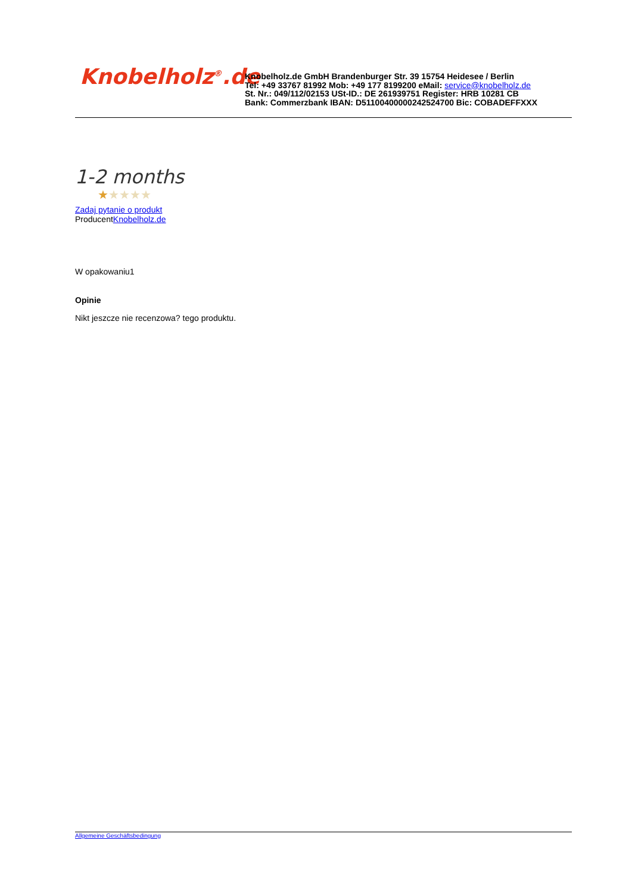Knobelholz<sup>®</sup>.de
Knobelholz.de GmbH Brandenburger Str. 39 15754 Heidesee / Berlin
Tel: +49 33767 81992 Mob: +49 177 8199200 eMail: service@knobelholz.de
St. Nr.: 049/112/02153 USt-ID.: DE 261939751 Register: HRB 10281 CB
Bank: Commerzbank IBAN: D51100400000242524700 Bic: COBADEFFXXX
1-2 months
★★★★★
Zadaj pytanie o produkt
ProducentKnobelholz.de
W opakowaniu1
Opinie
Nikt jeszcze nie recenzowa? tego produktu.
Allgemeine Geschäftsbedingung